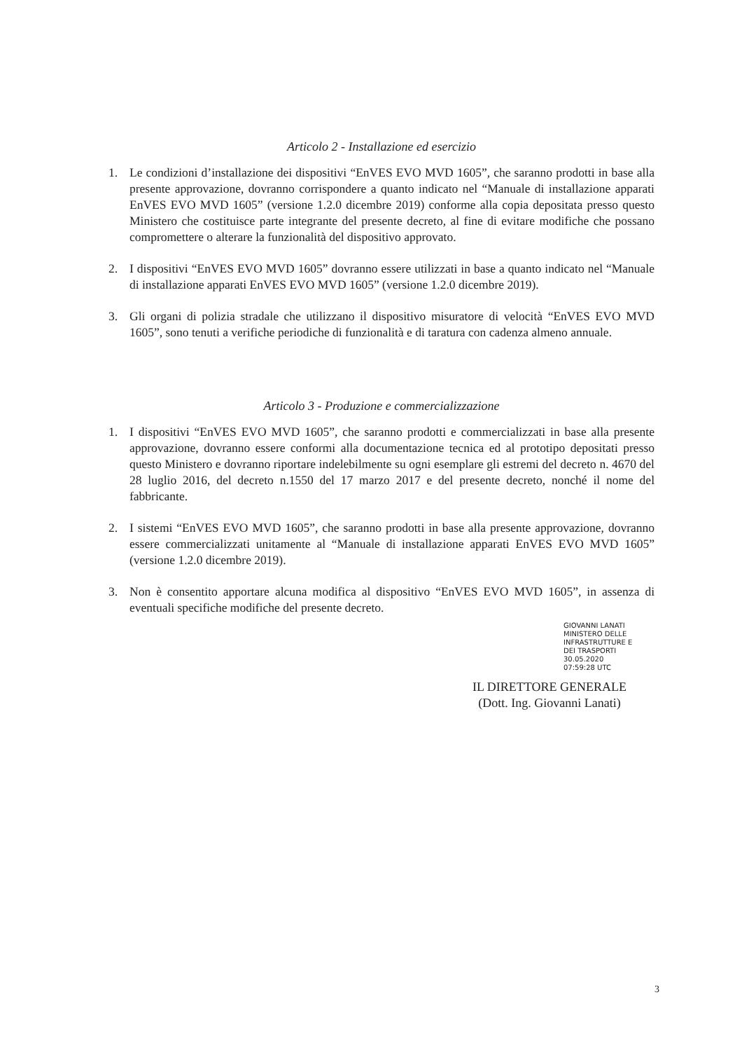Articolo 2 - Installazione ed esercizio
1. Le condizioni d’installazione dei dispositivi “EnVES EVO MVD 1605”, che saranno prodotti in base alla presente approvazione, dovranno corrispondere a quanto indicato nel “Manuale di installazione apparati EnVES EVO MVD 1605” (versione 1.2.0 dicembre 2019) conforme alla copia depositata presso questo Ministero che costituisce parte integrante del presente decreto, al fine di evitare modifiche che possano compromettere o alterare la funzionalità del dispositivo approvato.
2. I dispositivi “EnVES EVO MVD 1605” dovranno essere utilizzati in base a quanto indicato nel “Manuale di installazione apparati EnVES EVO MVD 1605” (versione 1.2.0 dicembre 2019).
3. Gli organi di polizia stradale che utilizzano il dispositivo misuratore di velocità “EnVES EVO MVD 1605”, sono tenuti a verifiche periodiche di funzionalità e di taratura con cadenza almeno annuale.
Articolo 3 - Produzione e commercializzazione
1. I dispositivi “EnVES EVO MVD 1605”, che saranno prodotti e commercializzati in base alla presente approvazione, dovranno essere conformi alla documentazione tecnica ed al prototipo depositati presso questo Ministero e dovranno riportare indelebilmente su ogni esemplare gli estremi del decreto n. 4670 del 28 luglio 2016, del decreto n.1550 del 17 marzo 2017 e del presente decreto, nonché il nome del fabbricante.
2. I sistemi “EnVES EVO MVD 1605”, che saranno prodotti in base alla presente approvazione, dovranno essere commercializzati unitamente al “Manuale di installazione apparati EnVES EVO MVD 1605” (versione 1.2.0 dicembre 2019).
3. Non è consentito apportare alcuna modifica al dispositivo “EnVES EVO MVD 1605”, in assenza di eventuali specifiche modifiche del presente decreto.
GIOVANNI LANATI
MINISTERO DELLE
INFRASTRUTTURE E
DEI TRASPORTI
30.05.2020
07:59:28 UTC
IL DIRETTORE GENERALE
(Dott. Ing. Giovanni Lanati)
3